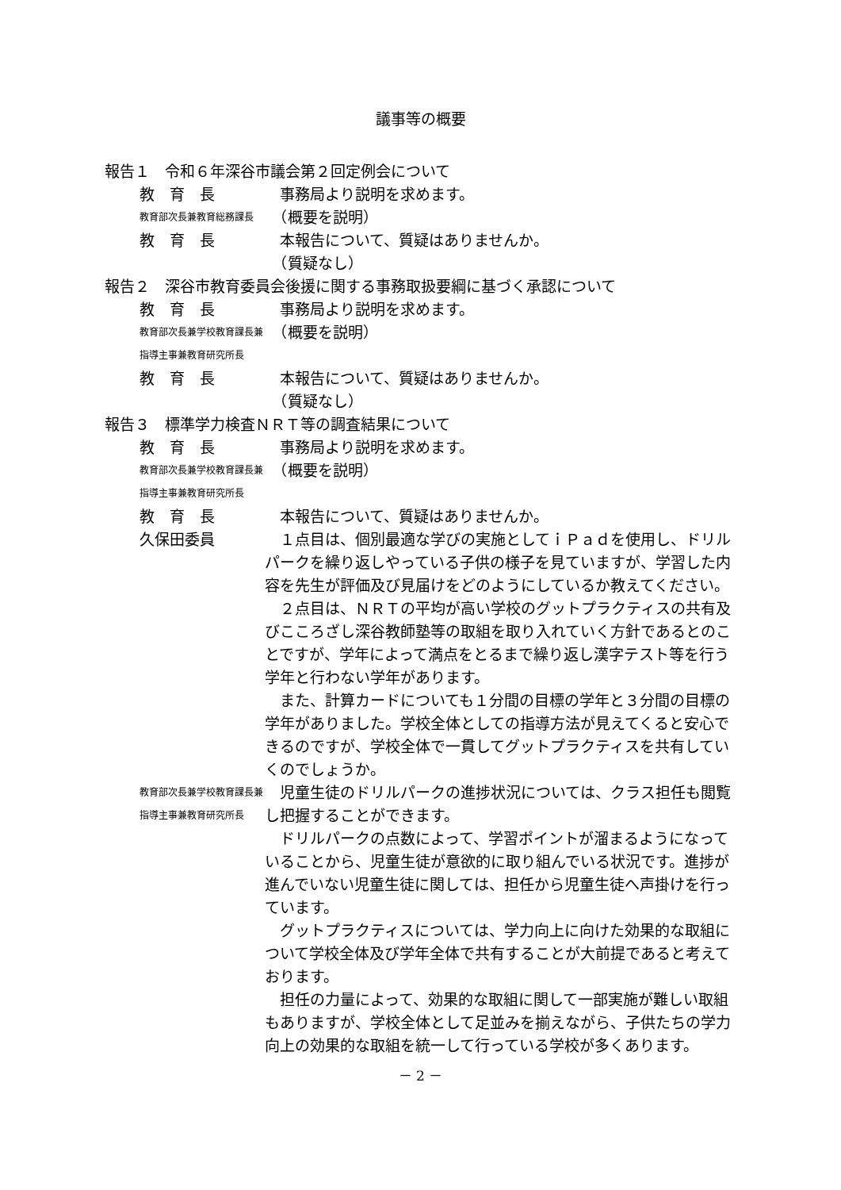議事等の概要
報告１　令和６年深谷市議会第２回定例会について
教　育　長 　事務局より説明を求めます。
教育部次長兼教育総務課長
　（概要を説明）
教　育　長 　本報告について、質疑はありませんか。
　（質疑なし）
報告２　深谷市教育委員会後援に関する事務取扱要綱に基づく承認について
教　育　長 　事務局より説明を求めます。
教育部次長兼学校教育課長兼
指導主事兼教育研究所長
　（概要を説明）
教　育　長 　本報告について、質疑はありませんか。
　（質疑なし）
報告３　標準学力検査ＮＲＴ等の調査結果について
教　育　長 　事務局より説明を求めます。
教育部次長兼学校教育課長兼
指導主事兼教育研究所長
　（概要を説明）
教　育　長 　本報告について、質疑はありませんか。
久保田委員 １点目は、個別最適な学びの実施としてｉＰａｄを使用し、ドリルパークを繰り返しやっている子供の様子を見ていますが、学習した内容を先生が評価及び見届けをどのようにしているか教えてください。
２点目は、ＮＲＴの平均が高い学校のグットプラクティスの共有及びこころざし深谷教師塾等の取組を取り入れていく方針であるとのことですが、学年によって満点をとるまで繰り返し漢字テスト等を行う学年と行わない学年があります。
また、計算カードについても１分間の目標の学年と３分間の目標の学年がありました。学校全体としての指導方法が見えてくると安心できるのですが、学校全体で一貫してグットプラクティスを共有していくのでしょうか。
教育部次長兼学校教育課長兼
指導主事兼教育研究所長
児童生徒のドリルパークの進捗状況については、クラス担任も閲覧し把握することができます。
ドリルパークの点数によって、学習ポイントが溜まるようになっていることから、児童生徒が意欲的に取り組んでいる状況です。進捗が進んでいない児童生徒に関しては、担任から児童生徒へ声掛けを行っています。
グットプラクティスについては、学力向上に向けた効果的な取組について学校全体及び学年全体で共有することが大前提であると考えております。
担任の力量によって、効果的な取組に関して一部実施が難しい取組もありますが、学校全体として足並みを揃えながら、子供たちの学力向上の効果的な取組を統一して行っている学校が多くあります。
－ 2 －